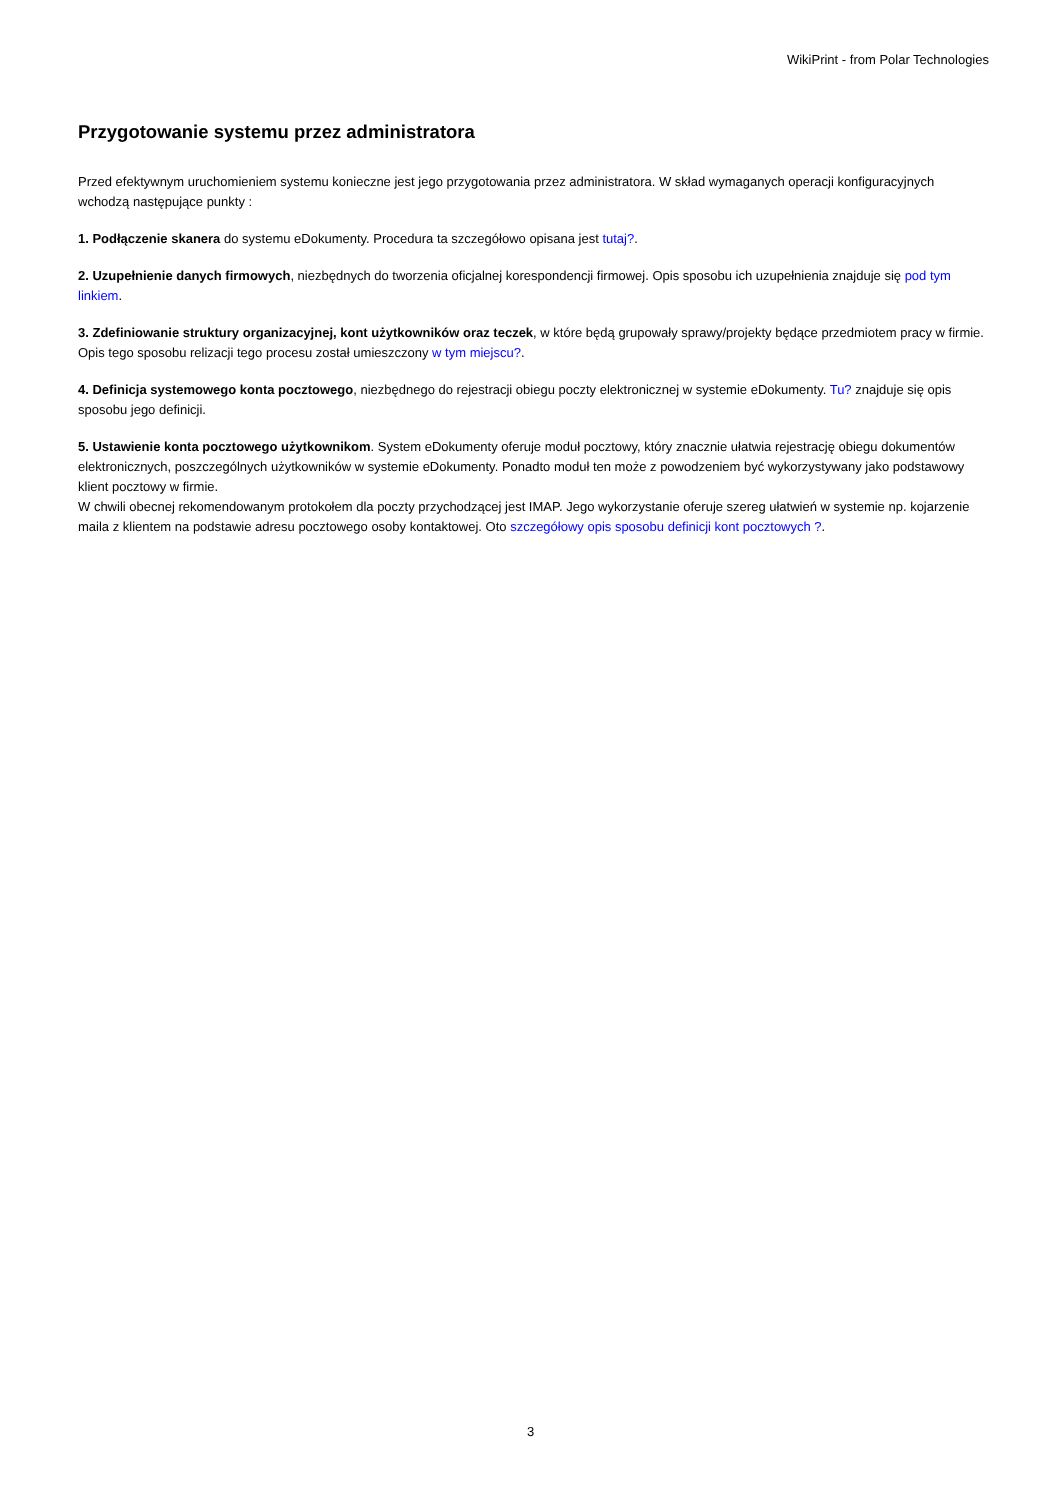WikiPrint - from Polar Technologies
Przygotowanie systemu przez administratora
Przed efektywnym uruchomieniem systemu konieczne jest jego przygotowania przez administratora. W skład wymaganych operacji konfiguracyjnych wchodzą następujące punkty :
1. Podłączenie skanera do systemu eDokumenty. Procedura ta szczegółowo opisana jest tutaj?.
2. Uzupełnienie danych firmowych, niezbędnych do tworzenia oficjalnej korespondencji firmowej. Opis sposobu ich uzupełnienia znajduje się pod tym linkiem.
3. Zdefiniowanie struktury organizacyjnej, kont użytkowników oraz teczek, w które będą grupowały sprawy/projekty będące przedmiotem pracy w firmie. Opis tego sposobu relizacji tego procesu został umieszczony w tym miejscu?.
4. Definicja systemowego konta pocztowego, niezbędnego do rejestracji obiegu poczty elektronicznej w systemie eDokumenty. Tu? znajduje się opis sposobu jego definicji.
5. Ustawienie konta pocztowego użytkownikom. System eDokumenty oferuje moduł pocztowy, który znacznie ułatwia rejestrację obiegu dokumentów elektronicznych, poszczególnych użytkowników w systemie eDokumenty. Ponadto moduł ten może z powodzeniem być wykorzystywany jako podstawowy klient pocztowy w firmie.
W chwili obecnej rekomendowanym protokołem dla poczty przychodzącej jest IMAP. Jego wykorzystanie oferuje szereg ułatwień w systemie np. kojarzenie maila z klientem na podstawie adresu pocztowego osoby kontaktowej. Oto szczegółowy opis sposobu definicji kont pocztowych ?.
3